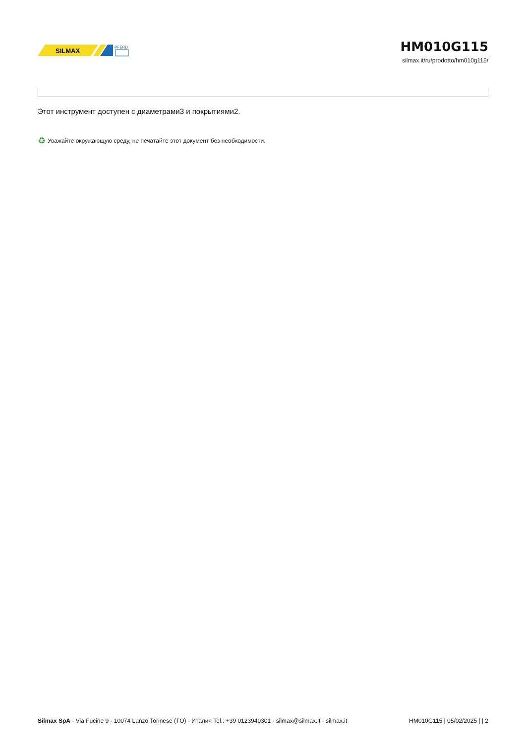SILMAX
PFERD
HM010G115
silmax.it/ru/prodotto/hm010g115/
Этот инструмент доступен с диаметрами3 и покрытиями2.
♻ Уважайте окружающую среду, не печатайте этот документ без необходимости.
Silmax SpA - Via Fucine 9 - 10074 Lanzo Torinese (TO) - Италия Tel.: +39 0123940301 - silmax@silmax.it - silmax.it HM010G115 | 05/02/2025 | | 2